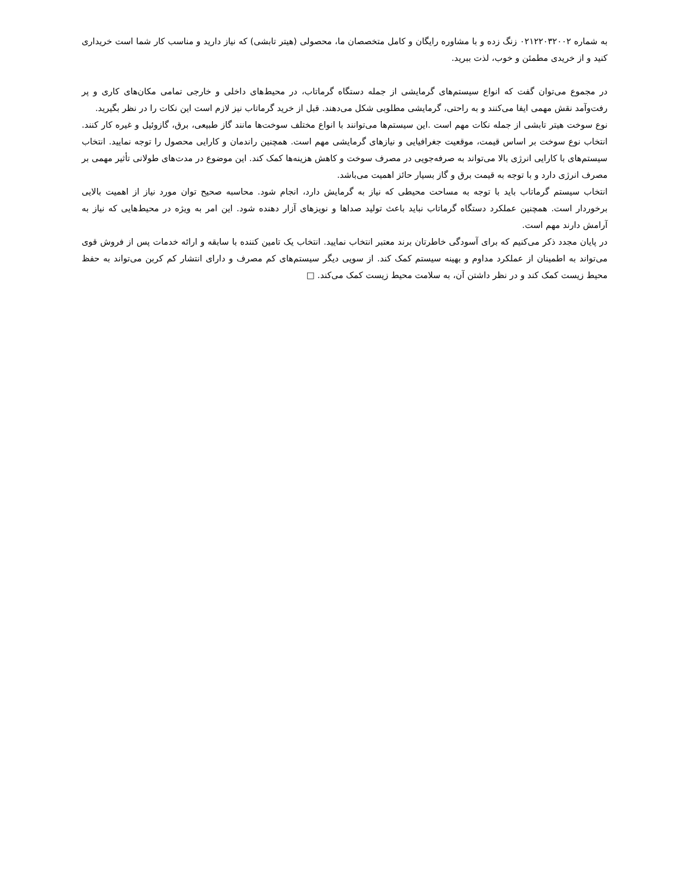به شماره ۰۲۱۲۲۰۳۲۰۰۲ زنگ زده و با مشاوره رایگان و کامل متخصصان ما، محصولی (هیتر تابشی) که نیاز دارید و مناسب کار شما است خریداری کنید و از خریدی مطمئن و خوب، لذت ببرید.
در مجموع می‌توان گفت که انواع سیستم‌های گرمایشی از جمله دستگاه گرماتاب، در محیط‌های داخلی و خارجی تمامی مکان‌های کاری و پر رفت‌وآمد نقش مهمی ایفا می‌کنند و به راحتی، گرمایشی مطلوبی شکل می‌دهند. قبل از خرید گرماتاب نیز لازم است این نکات را در نظر بگیرید.
نوع سوخت هیتر تابشی از جمله نکات مهم است .این سیستم‌ها می‌توانند با انواع مختلف سوخت‌ها مانند گاز طبیعی، برق، گازوئیل و غیره کار کنند. انتخاب نوع سوخت بر اساس قیمت، موقعیت جغرافیایی و نیازهای گرمایشی مهم است. همچنین راندمان و کارایی محصول را توجه نمایید. انتخاب سیستم‌های با کارایی انرژی بالا می‌تواند به صرفه‌جویی در مصرف سوخت و کاهش هزینه‌ها کمک کند. این موضوع در مدت‌های طولانی تأثیر مهمی بر مصرف انرژی دارد و با توجه به قیمت برق و گاز بسیار حائز اهمیت می‌باشد.
انتخاب سیستم گرماتاب باید با توجه به مساحت محیطی که نیاز به گرمایش دارد، انجام شود. محاسبه صحیح توان مورد نیاز از اهمیت بالایی برخوردار است. همچنین عملکرد دستگاه گرماتاب نباید باعث تولید صداها و نویزهای آزار دهنده شود. این امر به ویژه در محیط‌هایی که نیاز به آرامش دارند مهم است.
در پایان مجدد ذکر می‌کنیم که برای آسودگی خاطرتان برند معتبر انتخاب نمایید. انتخاب یک تامین کننده با سابقه و ارائه خدمات پس از فروش قوی می‌تواند به اطمینان از عملکرد مداوم و بهینه سیستم کمک کند. از سویی دیگر سیستم‌های کم مصرف و دارای انتشار کم کربن می‌تواند به حفظ محیط زیست کمک کند و در نظر داشتن آن، به سلامت محیط زیست کمک می‌کند. □